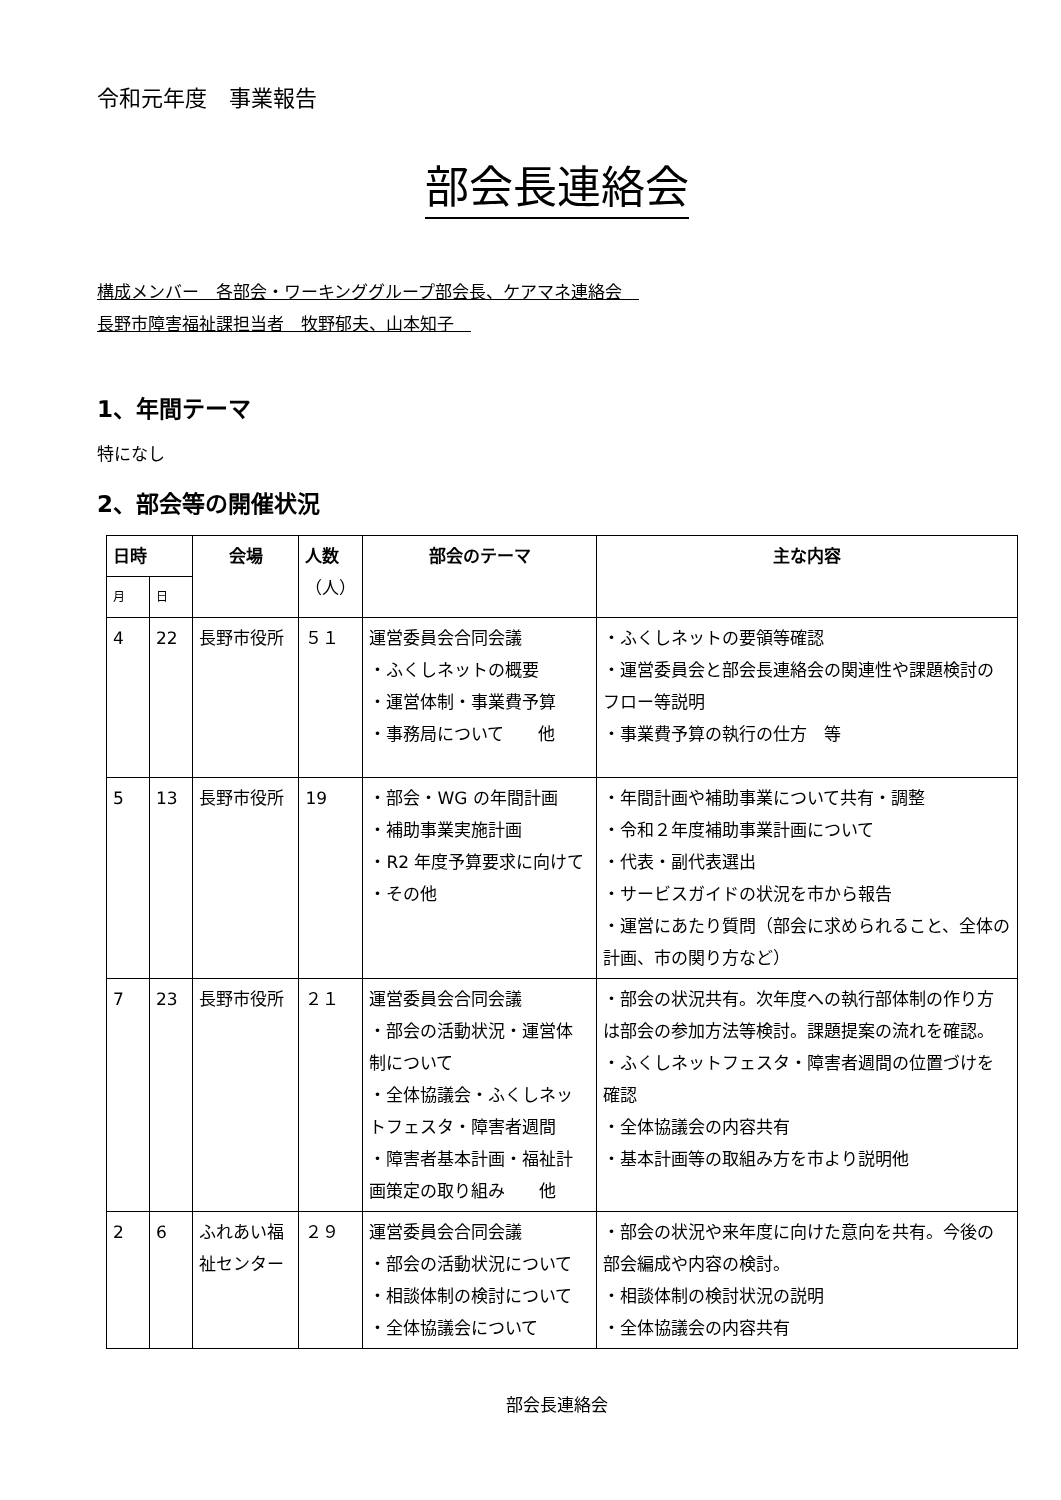令和元年度　事業報告
部会長連絡会
構成メンバー　各部会・ワーキンググループ部会長、ケアマネ連絡会　
長野市障害福祉課担当者　牧野郁夫、山本知子　
1、年間テーマ
特になし
2、部会等の開催状況
| 日時 | | 会場 | 人数 （人） | 部会のテーマ | 主な内容 |
| --- | --- | --- | --- | --- | --- |
| 月 | 日 | | | | |
| 4 | 22 | 長野市役所 | ５１ | 運営委員会合同会議 ・ふくしネットの概要 ・運営体制・事業費予算 ・事務局について 他 | ・ふくしネットの要領等確認 ・運営委員会と部会長連絡会の関連性や課題検討のフロー等説明 ・事業費予算の執行の仕方 等 |
| 5 | 13 | 長野市役所 | 19 | ・部会・WG の年間計画 ・補助事業実施計画 ・R2 年度予算要求に向けて ・その他 | ・年間計画や補助事業について共有・調整 ・令和２年度補助事業計画について ・代表・副代表選出 ・サービスガイドの状況を市から報告 ・運営にあたり質問（部会に求められること、全体の計画、市の関り方など） |
| 7 | 23 | 長野市役所 | ２１ | 運営委員会合同会議 ・部会の活動状況・運営体制について ・全体協議会・ふくしネットフェスタ・障害者週間 ・障害者基本計画・福祉計画策定の取り組み 他 | ・部会の状況共有。次年度への執行部体制の作り方は部会の参加方法等検討。課題提案の流れを確認。 ・ふくしネットフェスタ・障害者週間の位置づけを確認 ・全体協議会の内容共有 ・基本計画等の取組み方を市より説明他 |
| 2 | 6 | ふれあい福祉センター | ２９ | 運営委員会合同会議 ・部会の活動状況について ・相談体制の検討について ・全体協議会について | ・部会の状況や来年度に向けた意向を共有。今後の部会編成や内容の検討。 ・相談体制の検討状況の説明 ・全体協議会の内容共有 |
部会長連絡会